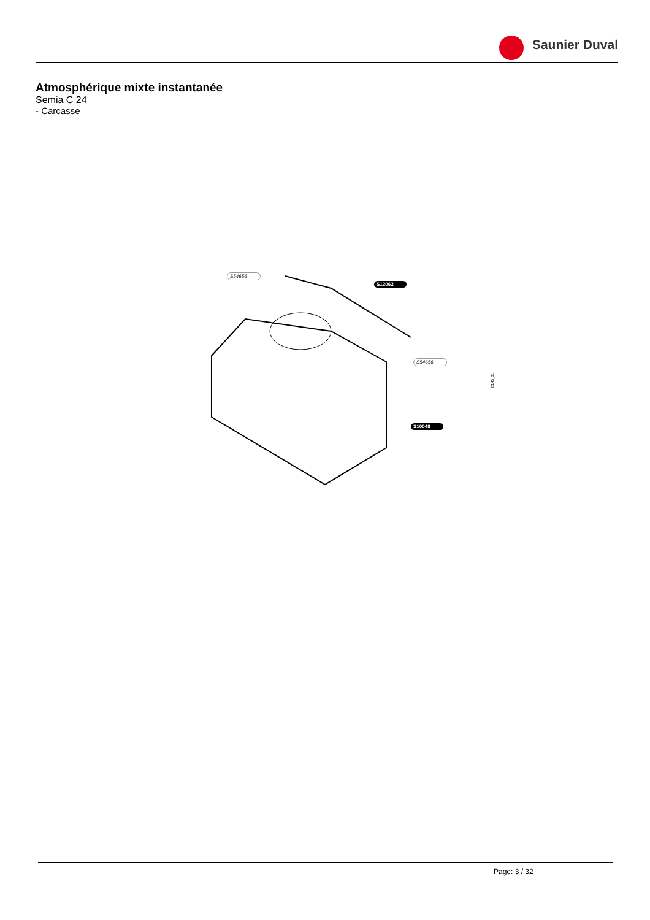Saunier Duval
Atmosphérique mixte instantanée
Semia C 24
- Carcasse
S54656
S12062
S54656
S10048
C145_01
Page: 3 / 32